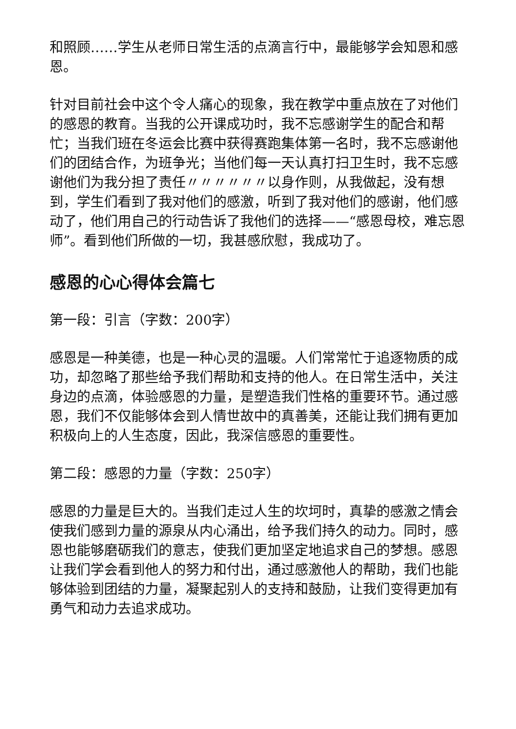和照顾……学生从老师日常生活的点滴言行中，最能够学会知恩和感恩。
针对目前社会中这个令人痛心的现象，我在教学中重点放在了对他们的感恩的教育。当我的公开课成功时，我不忘感谢学生的配合和帮忙；当我们班在冬运会比赛中获得赛跑集体第一名时，我不忘感谢他们的团结合作，为班争光；当他们每一天认真打扫卫生时，我不忘感谢他们为我分担了责任〃〃〃〃〃〃以身作则，从我做起，没有想到，学生们看到了我对他们的感激，听到了我对他们的感谢，他们感动了，他们用自己的行动告诉了我他们的选择——“感恩母校，难忘恩师”。看到他们所做的一切，我甚感欣慰，我成功了。
感恩的心心得体会篇七
第一段：引言（字数：200字）
感恩是一种美德，也是一种心灵的温暖。人们常常忙于追逐物质的成功，却忽略了那些给予我们帮助和支持的他人。在日常生活中，关注身边的点滴，体验感恩的力量，是塑造我们性格的重要环节。通过感恩，我们不仅能够体会到人情世故中的真善美，还能让我们拥有更加积极向上的人生态度，因此，我深信感恩的重要性。
第二段：感恩的力量（字数：250字）
感恩的力量是巨大的。当我们走过人生的坎坷时，真挚的感激之情会使我们感到力量的源泉从内心涌出，给予我们持久的动力。同时，感恩也能够磨砺我们的意志，使我们更加坚定地追求自己的梦想。感恩让我们学会看到他人的努力和付出，通过感激他人的帮助，我们也能够体验到团结的力量，凝聚起别人的支持和鼓励，让我们变得更加有勇气和动力去追求成功。